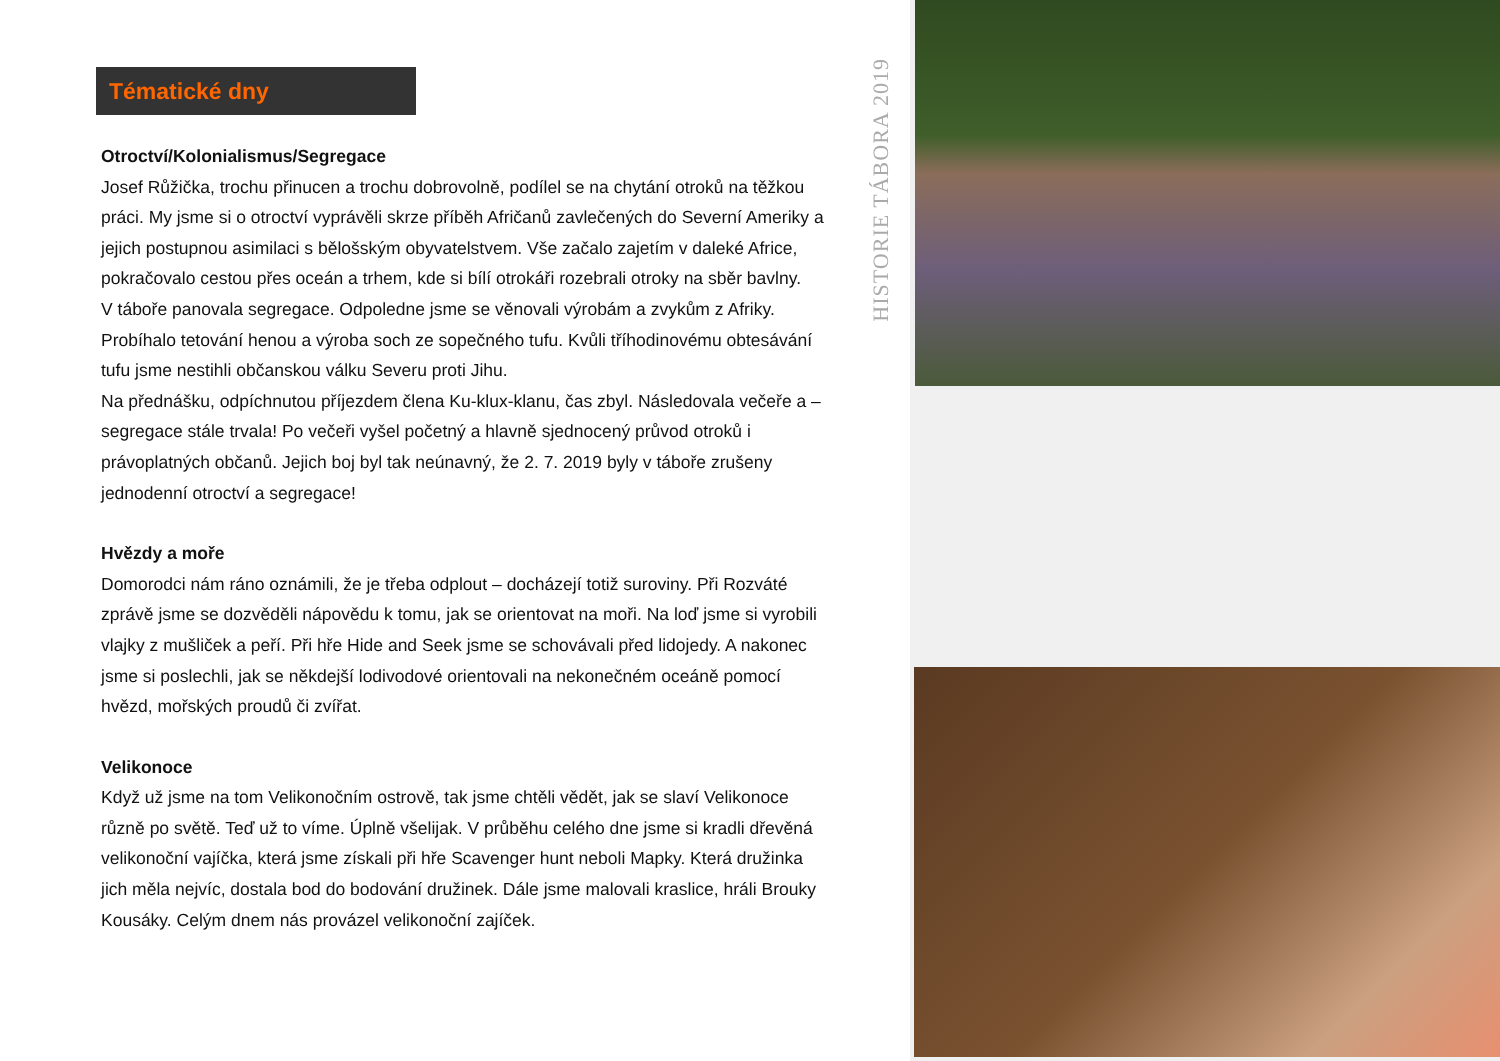Tématické dny
Otroctví/Kolonialismus/Segregace
Josef Růžička, trochu přinucen a trochu dobrovolně, podílel se na chytání otroků na těžkou práci. My jsme si o otroctví vyprávěli skrze příběh Afričanů zavlečených do Severní Ameriky a jejich postupnou asimilaci s bělošským obyvatelstvem. Vše začalo zajetím v daleké Africe, pokračovalo cestou přes oceán a trhem, kde si bílí otrokáři rozebrali otroky na sběr bavlny.
V táboře panovala segregace. Odpoledne jsme se věnovali výrobám a zvykům z Afriky. Probíhalo tetování henou a výroba soch ze sopečného tufu. Kvůli tříhodinovému obtesávání tufu jsme nestihli občanskou válku Severu proti Jihu.
Na přednášku, odpíchnutou příjezdem člena Ku-klux-klanu, čas zbyl. Následovala večeře a – segregace stále trvala! Po večeři vyšel početný a hlavně sjednocený průvod otroků i právoplatných občanů. Jejich boj byl tak neúnavný, že 2. 7. 2019 byly v táboře zrušeny jednodenní otroctví a segregace!
Hvězdy a moře
Domorodci nám ráno oznámili, že je třeba odplout – docházejí totiž suroviny. Při Rozváté zprávě jsme se dozvěděli nápovědu k tomu, jak se orientovat na moři. Na loď jsme si vyrobili vlajky z mušliček a peří. Při hře Hide and Seek jsme se schovávali před lidojedy. A nakonec jsme si poslechli, jak se někdejší lodivodové orientovali na nekonečném oceáně pomocí hvězd, mořských proudů či zvířat.
Velikonoce
Když už jsme na tom Velikonočním ostrově, tak jsme chtěli vědět, jak se slaví Velikonoce různě po světě. Teď už to víme. Úplně všelijak. V průběhu celého dne jsme si kradli dřevěná velikonoční vajíčka, která jsme získali při hře Scavenger hunt neboli Mapky. Která družinka jich měla nejvíc, dostala bod do bodování družinek. Dále jsme malovali kraslice, hráli Brouky Kousáky. Celým dnem nás provázel velikonoční zajíček.
HISTORIE TÁBORA 2019